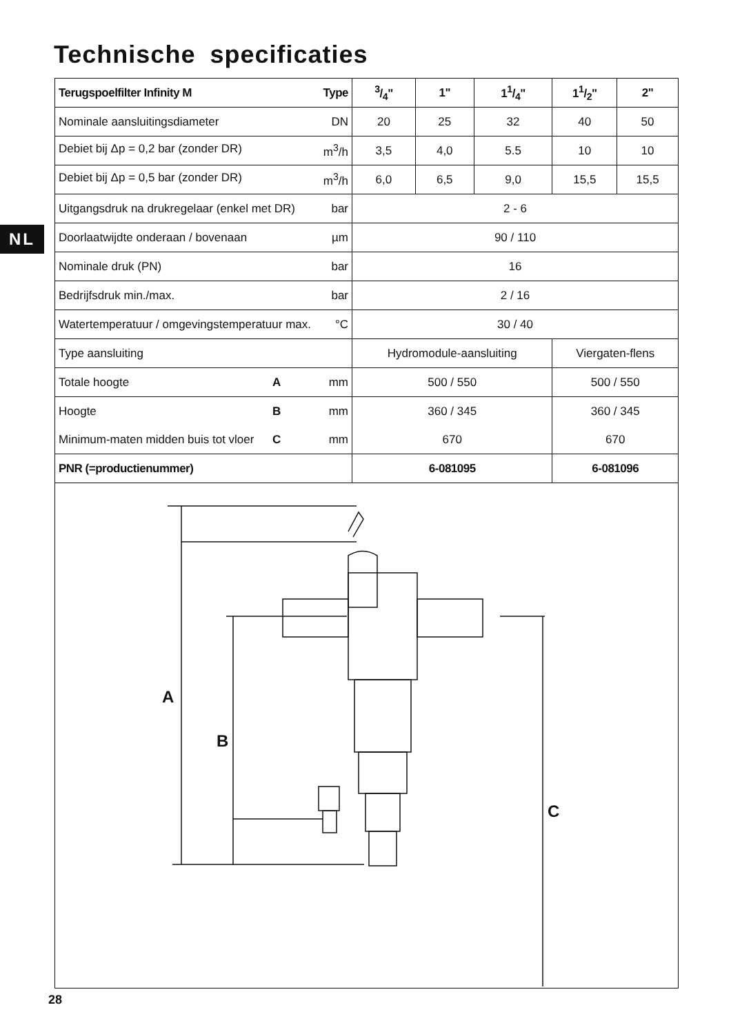Technische specificaties
NL
| Terugspoelfilter Infinity M Type | 3/4" | 1" | 11/4" | 11/2" | 2" |
| --- | --- | --- | --- | --- | --- |
| Nominale aansluitingsdiameter DN | 20 | 25 | 32 | 40 | 50 |
| Debiet bij Δp = 0,2 bar (zonder DR) m<sup>3</sup>/h | 3,5 | 4,0 | 5.5 | 10 | 10 |
| Debiet bij Δp = 0,5 bar (zonder DR) m<sup>3</sup>/h | 6,0 | 6,5 | 9,0 | 15,5 | 15,5 |
| Uitgangsdruk na drukregelaar (enkel met DR) bar | 2 - 6 | | | | |
| Doorlaatwijdte onderaan / bovenaan µm | 90 / 110 | | | | |
| Nominale druk (PN) bar | 16 | | | | |
| Bedrijfsdruk min./max. bar | 2 / 16 | | | | |
| Watertemperatuur / omgevingstemperatuur max. °C | 30 / 40 | | | | |
| Type aansluiting | Hydromodule-aansluiting | | | Viergaten-flens | |
| Totale hoogte A mm | 500 / 550 | | | 500 / 550 | |
| Hoogte B mm | 360 / 345 | | | 360 / 345 | |
| Minimum-maten midden buis tot vloer C mm | 670 | | | 670 | |
| PNR (=productienummer) | 6-081095 | | | 6-081096 | |
A
B
C
28